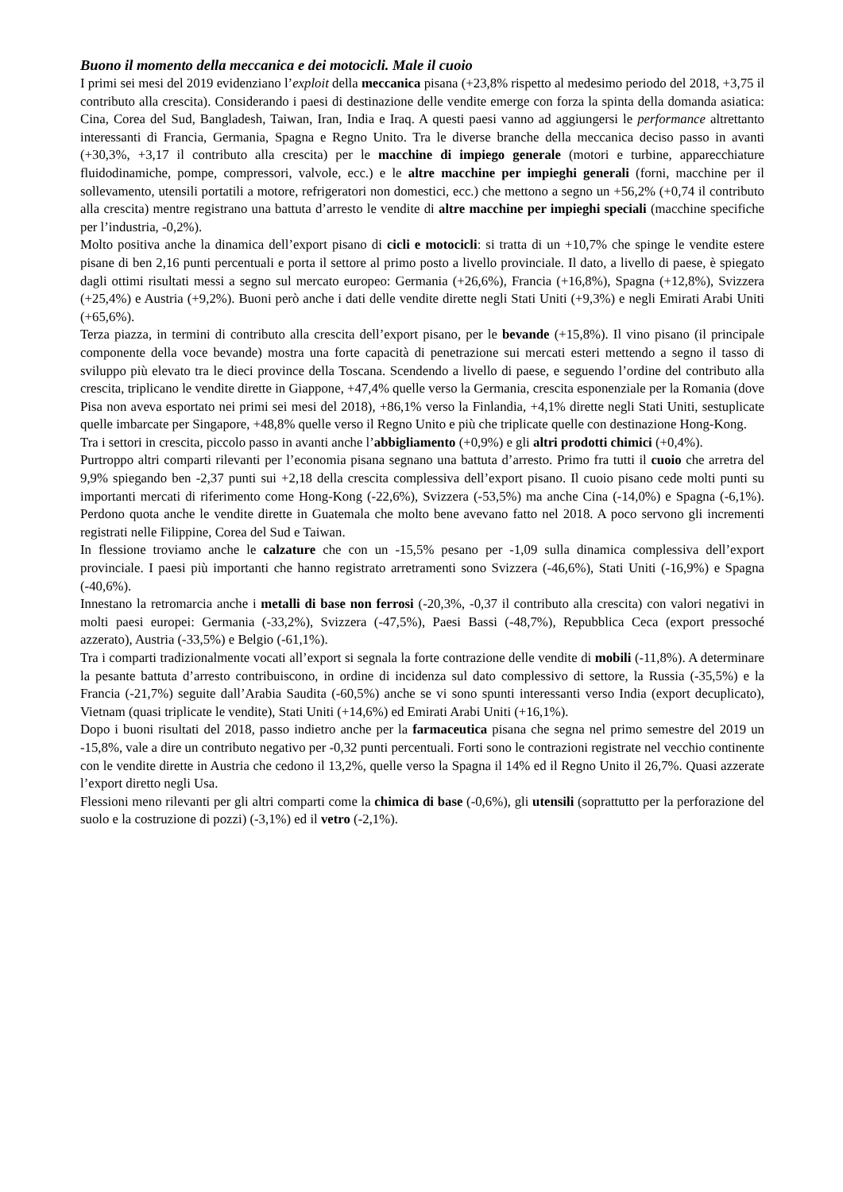Buono il momento della meccanica e dei motocicli. Male il cuoio
I primi sei mesi del 2019 evidenziano l’exploit della meccanica pisana (+23,8% rispetto al medesimo periodo del 2018, +3,75 il contributo alla crescita). Considerando i paesi di destinazione delle vendite emerge con forza la spinta della domanda asiatica: Cina, Corea del Sud, Bangladesh, Taiwan, Iran, India e Iraq. A questi paesi vanno ad aggiungersi le performance altrettanto interessanti di Francia, Germania, Spagna e Regno Unito. Tra le diverse branche della meccanica deciso passo in avanti (+30,3%, +3,17 il contributo alla crescita) per le macchine di impiego generale (motori e turbine, apparecchiature fluidodinamiche, pompe, compressori, valvole, ecc.) e le altre macchine per impieghi generali (forni, macchine per il sollevamento, utensili portatili a motore, refrigeratori non domestici, ecc.) che mettono a segno un +56,2% (+0,74 il contributo alla crescita) mentre registrano una battuta d’arresto le vendite di altre macchine per impieghi speciali (macchine specifiche per l’industria, -0,2%).
Molto positiva anche la dinamica dell’export pisano di cicli e motocicli: si tratta di un +10,7% che spinge le vendite estere pisane di ben 2,16 punti percentuali e porta il settore al primo posto a livello provinciale. Il dato, a livello di paese, è spiegato dagli ottimi risultati messi a segno sul mercato europeo: Germania (+26,6%), Francia (+16,8%), Spagna (+12,8%), Svizzera (+25,4%) e Austria (+9,2%). Buoni però anche i dati delle vendite dirette negli Stati Uniti (+9,3%) e negli Emirati Arabi Uniti (+65,6%).
Terza piazza, in termini di contributo alla crescita dell’export pisano, per le bevande (+15,8%). Il vino pisano (il principale componente della voce bevande) mostra una forte capacità di penetrazione sui mercati esteri mettendo a segno il tasso di sviluppo più elevato tra le dieci province della Toscana. Scendendo a livello di paese, e seguendo l’ordine del contributo alla crescita, triplicano le vendite dirette in Giappone, +47,4% quelle verso la Germania, crescita esponenziale per la Romania (dove Pisa non aveva esportato nei primi sei mesi del 2018), +86,1% verso la Finlandia, +4,1% dirette negli Stati Uniti, sestuplicate quelle imbarcate per Singapore, +48,8% quelle verso il Regno Unito e più che triplicate quelle con destinazione Hong-Kong.
Tra i settori in crescita, piccolo passo in avanti anche l’abbigliamento (+0,9%) e gli altri prodotti chimici (+0,4%).
Purtroppo altri comparti rilevanti per l’economia pisana segnano una battuta d’arresto. Primo fra tutti il cuoio che arretra del 9,9% spiegando ben -2,37 punti sui +2,18 della crescita complessiva dell’export pisano. Il cuoio pisano cede molti punti su importanti mercati di riferimento come Hong-Kong (-22,6%), Svizzera (-53,5%) ma anche Cina (-14,0%) e Spagna (-6,1%). Perdono quota anche le vendite dirette in Guatemala che molto bene avevano fatto nel 2018. A poco servono gli incrementi registrati nelle Filippine, Corea del Sud e Taiwan.
In flessione troviamo anche le calzature che con un -15,5% pesano per -1,09 sulla dinamica complessiva dell’export provinciale. I paesi più importanti che hanno registrato arretramenti sono Svizzera (-46,6%), Stati Uniti (-16,9%) e Spagna (-40,6%).
Innestano la retromarcia anche i metalli di base non ferrosi (-20,3%, -0,37 il contributo alla crescita) con valori negativi in molti paesi europei: Germania (-33,2%), Svizzera (-47,5%), Paesi Bassi (-48,7%), Repubblica Ceca (export pressoché azzerato), Austria (-33,5%) e Belgio (-61,1%).
Tra i comparti tradizionalmente vocati all’export si segnala la forte contrazione delle vendite di mobili (-11,8%). A determinare la pesante battuta d’arresto contribuiscono, in ordine di incidenza sul dato complessivo di settore, la Russia (-35,5%) e la Francia (-21,7%) seguite dall’Arabia Saudita (-60,5%) anche se vi sono spunti interessanti verso India (export decuplicato), Vietnam (quasi triplicate le vendite), Stati Uniti (+14,6%) ed Emirati Arabi Uniti (+16,1%).
Dopo i buoni risultati del 2018, passo indietro anche per la farmaceutica pisana che segna nel primo semestre del 2019 un -15,8%, vale a dire un contributo negativo per -0,32 punti percentuali. Forti sono le contrazioni registrate nel vecchio continente con le vendite dirette in Austria che cedono il 13,2%, quelle verso la Spagna il 14% ed il Regno Unito il 26,7%. Quasi azzerate l’export diretto negli Usa.
Flessioni meno rilevanti per gli altri comparti come la chimica di base (-0,6%), gli utensili (soprattutto per la perforazione del suolo e la costruzione di pozzi) (-3,1%) ed il vetro (-2,1%).